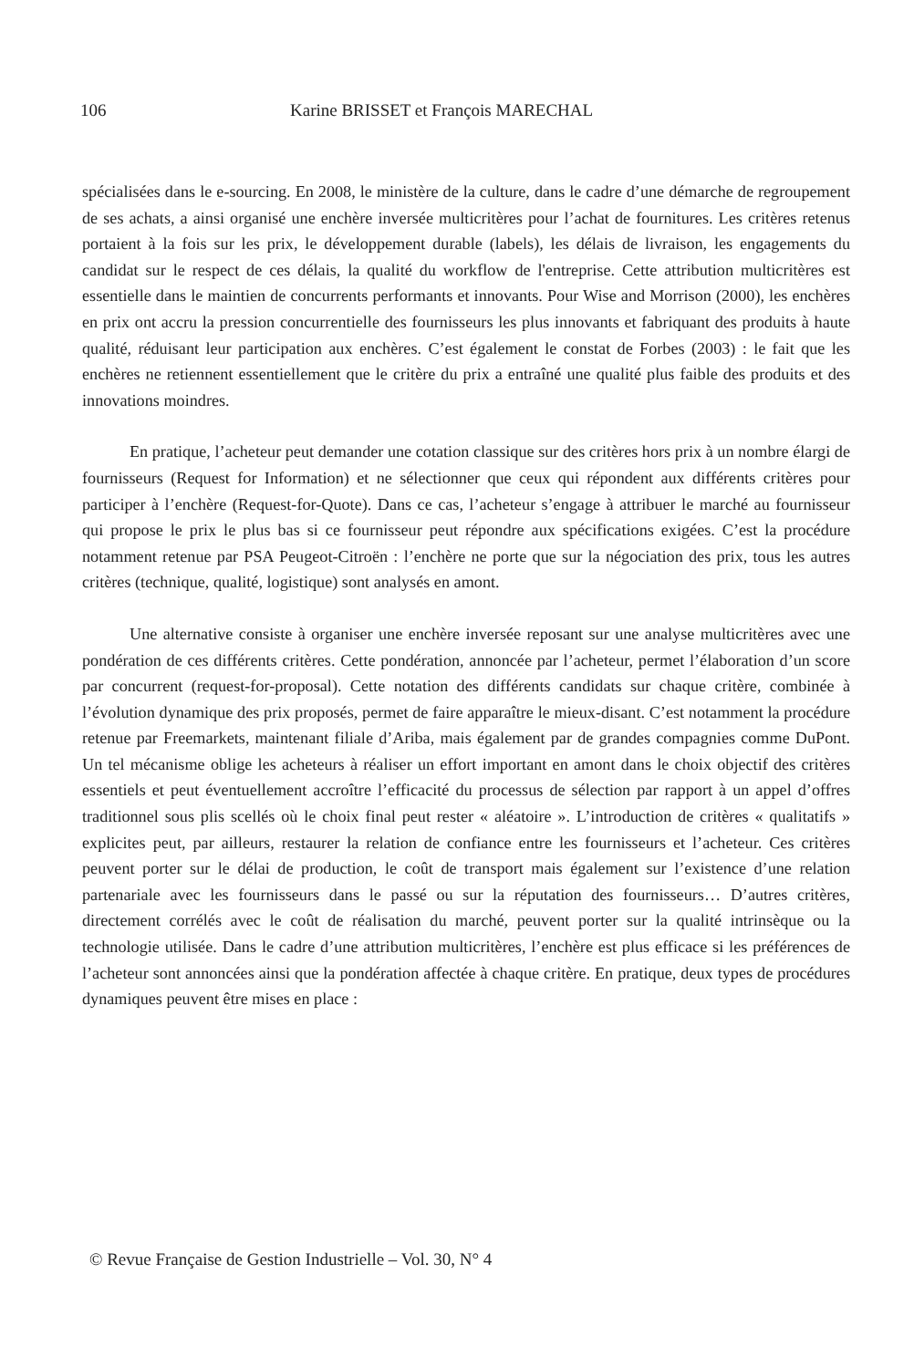106 Karine BRISSET et François MARECHAL
spécialisées dans le e-sourcing. En 2008, le ministère de la culture, dans le cadre d’une démarche de regroupement de ses achats, a ainsi organisé une enchère inversée multicritères pour l’achat de fournitures. Les critères retenus portaient à la fois sur les prix, le développement durable (labels), les délais de livraison, les engagements du candidat sur le respect de ces délais, la qualité du workflow de l'entreprise. Cette attribution multicritères est essentielle dans le maintien de concurrents performants et innovants. Pour Wise and Morrison (2000), les enchères en prix ont accru la pression concurrentielle des fournisseurs les plus innovants et fabriquant des produits à haute qualité, réduisant leur participation aux enchères. C’est également le constat de Forbes (2003) : le fait que les enchères ne retiennent essentiellement que le critère du prix a entraîné une qualité plus faible des produits et des innovations moindres.
En pratique, l’acheteur peut demander une cotation classique sur des critères hors prix à un nombre élargi de fournisseurs (Request for Information) et ne sélectionner que ceux qui répondent aux différents critères pour participer à l’enchère (Request-for-Quote). Dans ce cas, l’acheteur s’engage à attribuer le marché au fournisseur qui propose le prix le plus bas si ce fournisseur peut répondre aux spécifications exigées. C’est la procédure notamment retenue par PSA Peugeot-Citroën : l’enchère ne porte que sur la négociation des prix, tous les autres critères (technique, qualité, logistique) sont analysés en amont.
Une alternative consiste à organiser une enchère inversée reposant sur une analyse multicritères avec une pondération de ces différents critères. Cette pondération, annoncée par l’acheteur, permet l’élaboration d’un score par concurrent (request-for-proposal). Cette notation des différents candidats sur chaque critère, combinée à l’évolution dynamique des prix proposés, permet de faire apparaître le mieux-disant. C’est notamment la procédure retenue par Freemarkets, maintenant filiale d’Ariba, mais également par de grandes compagnies comme DuPont. Un tel mécanisme oblige les acheteurs à réaliser un effort important en amont dans le choix objectif des critères essentiels et peut éventuellement accroître l’efficacité du processus de sélection par rapport à un appel d’offres traditionnel sous plis scellés où le choix final peut rester « aléatoire ». L’introduction de critères « qualitatifs » explicites peut, par ailleurs, restaurer la relation de confiance entre les fournisseurs et l’acheteur. Ces critères peuvent porter sur le délai de production, le coût de transport mais également sur l’existence d’une relation partenariale avec les fournisseurs dans le passé ou sur la réputation des fournisseurs… D’autres critères, directement corrélés avec le coût de réalisation du marché, peuvent porter sur la qualité intrinsèque ou la technologie utilisée. Dans le cadre d’une attribution multicritères, l’enchère est plus efficace si les préférences de l’acheteur sont annoncées ainsi que la pondération affectée à chaque critère. En pratique, deux types de procédures dynamiques peuvent être mises en place :
© Revue Française de Gestion Industrielle – Vol. 30, N° 4